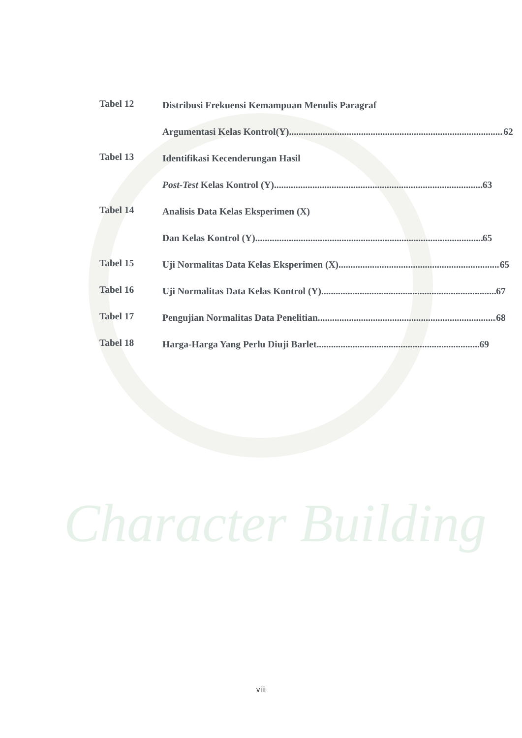Character Building
Tabel 12
Distribusi Frekuensi Kemampuan Menulis Paragraf
Argumentasi Kelas Kontrol(Y) 62
Tabel 13
Identifikasi Kecenderungan Hasil
Post-Test Kelas Kontrol (Y) 63
Tabel 14
Analisis Data Kelas Eksperimen (X)
Dan Kelas Kontrol (Y) 65
Tabel 15
Uji Normalitas Data Kelas Eksperimen (X) 65
Tabel 16
Uji Normalitas Data Kelas Kontrol (Y) 67
Tabel 17
Pengujian Normalitas Data Penelitian 68
Tabel 18
Harga-Harga Yang Perlu Diuji Barlet 69
viii